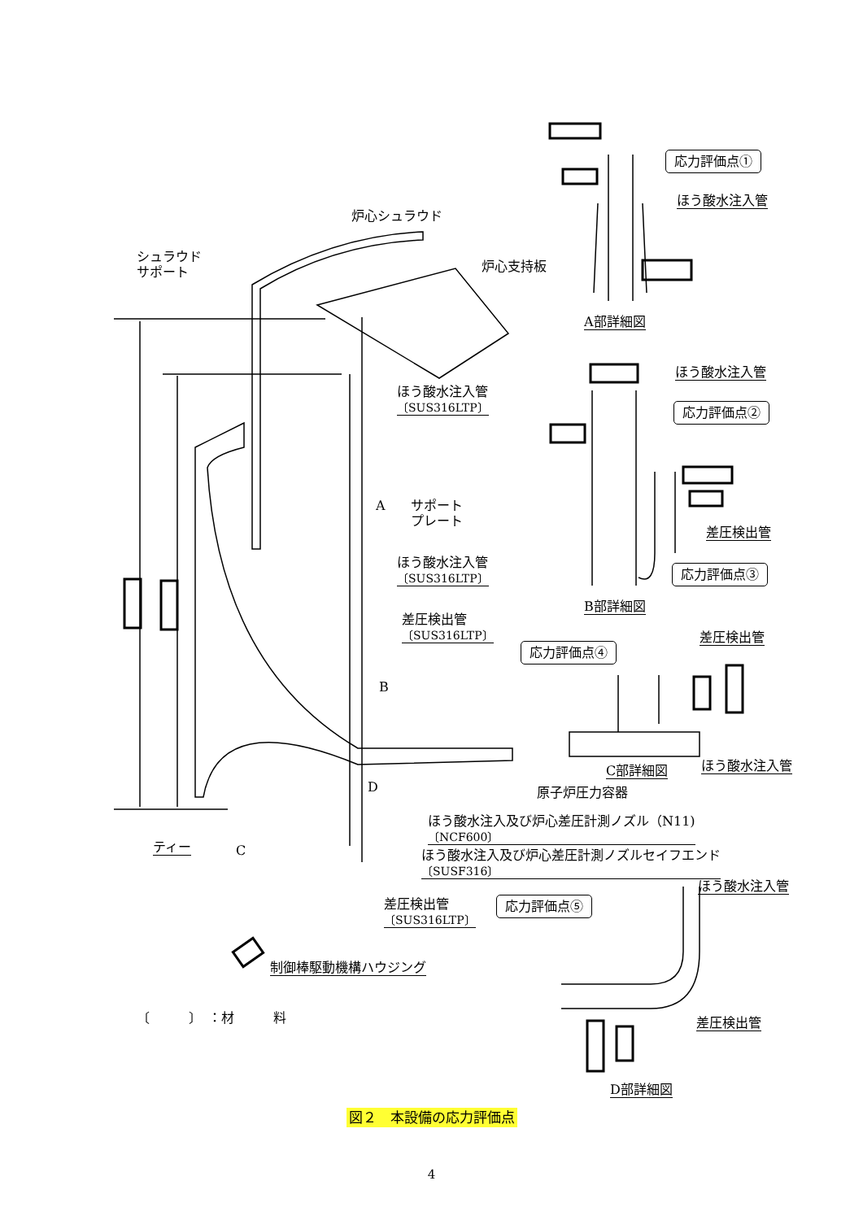炉心シュラウド
シュラウド
サポート
炉心支持板
ほう酸水注入管
〔SUS316LTP〕
A
サポート
プレート
ほう酸水注入管
〔SUS316LTP〕
差圧検出管
〔SUS316LTP〕
B
原子炉圧力容器
D
ほう酸水注入及び炉心差圧計測ノズル（N11)
〔NCF600〕
ほう酸水注入及び炉心差圧計測ノズルセイフエンド
〔SUSF316〕
ティー C
差圧検出管
〔SUS316LTP〕
制御棒駆動機構ハウジング
〔　　　〕　：材　　　料
応力評価点①
ほう酸水注入管
A部詳細図
ほう酸水注入管
応力評価点②
差圧検出管
応力評価点③
B部詳細図
差圧検出管
応力評価点④
C部詳細図 ほう酸水注入管
ほう酸水注入管
応力評価点⑤
差圧検出管
D部詳細図
図２　本設備の応力評価点
4